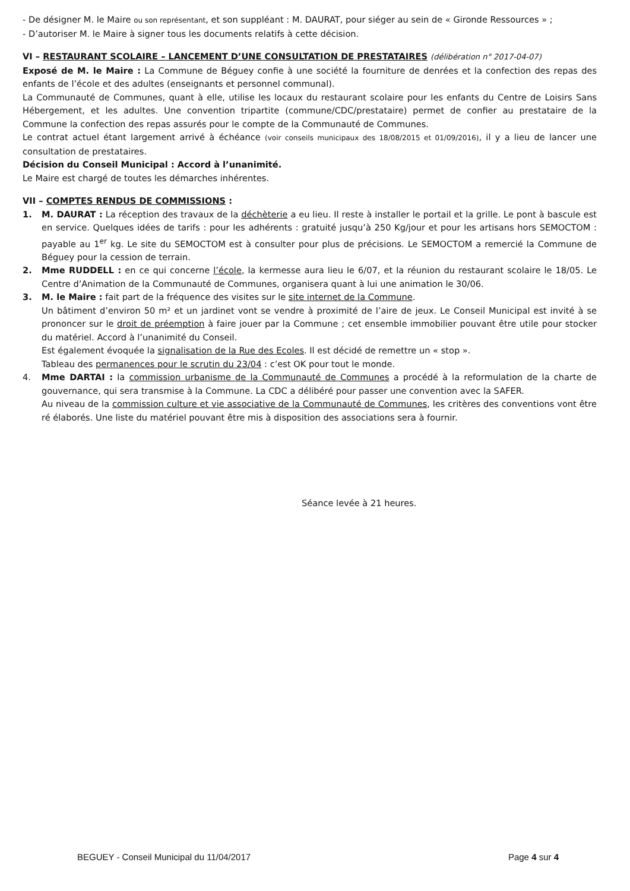- De désigner M. le Maire ou son représentant, et son suppléant : M. DAURAT, pour siéger au sein de « Gironde Ressources » ;
- D’autoriser M. le Maire à signer tous les documents relatifs à cette décision.
VI – RESTAURANT SCOLAIRE – LANCEMENT D’UNE CONSULTATION DE PRESTATAIRES (délibération n° 2017-04-07)
Exposé de M. le Maire : La Commune de Béguey confie à une société la fourniture de denrées et la confection des repas des enfants de l’école et des adultes (enseignants et personnel communal).
La Communauté de Communes, quant à elle, utilise les locaux du restaurant scolaire pour les enfants du Centre de Loisirs Sans Hébergement, et les adultes. Une convention tripartite (commune/CDC/prestataire) permet de confier au prestataire de la Commune la confection des repas assurés pour le compte de la Communauté de Communes.
Le contrat actuel étant largement arrivé à échéance (voir conseils municipaux des 18/08/2015 et 01/09/2016), il y a lieu de lancer une consultation de prestataires.
Décision du Conseil Municipal : Accord à l’unanimité.
Le Maire est chargé de toutes les démarches inhérentes.
VII – COMPTES RENDUS DE COMMISSIONS :
1. M. DAURAT : La réception des travaux de la déchèterie a eu lieu. Il reste à installer le portail et la grille. Le pont à bascule est en service. Quelques idées de tarifs : pour les adhérents : gratuité jusqu’à 250 Kg/jour et pour les artisans hors SEMOCTOM : payable au 1<sup>er</sup> kg. Le site du SEMOCTOM est à consulter pour plus de précisions. Le SEMOCTOM a remercié la Commune de Béguey pour la cession de terrain.
2. Mme RUDDELL : en ce qui concerne l’école, la kermesse aura lieu le 6/07, et la réunion du restaurant scolaire le 18/05. Le Centre d’Animation de la Communauté de Communes, organisera quant à lui une animation le 30/06.
3. M. le Maire : fait part de la fréquence des visites sur le site internet de la Commune.
Un bâtiment d’environ 50 m² et un jardinet vont se vendre à proximité de l’aire de jeux. Le Conseil Municipal est invité à se prononcer sur le droit de préemption à faire jouer par la Commune ; cet ensemble immobilier pouvant être utile pour stocker du matériel. Accord à l’unanimité du Conseil.
Est également évoquée la signalisation de la Rue des Ecoles. Il est décidé de remettre un « stop ».
Tableau des permanences pour le scrutin du 23/04 : c’est OK pour tout le monde.
4. Mme DARTAI : la commission urbanisme de la Communauté de Communes a procédé à la reformulation de la charte de gouvernance, qui sera transmise à la Commune. La CDC a délibéré pour passer une convention avec la SAFER.
Au niveau de la commission culture et vie associative de la Communauté de Communes, les critères des conventions vont être ré élaborés. Une liste du matériel pouvant être mis à disposition des associations sera à fournir.
Séance levée à 21 heures.
BEGUEY - Conseil Municipal du 11/04/2017 Page 4 sur 4